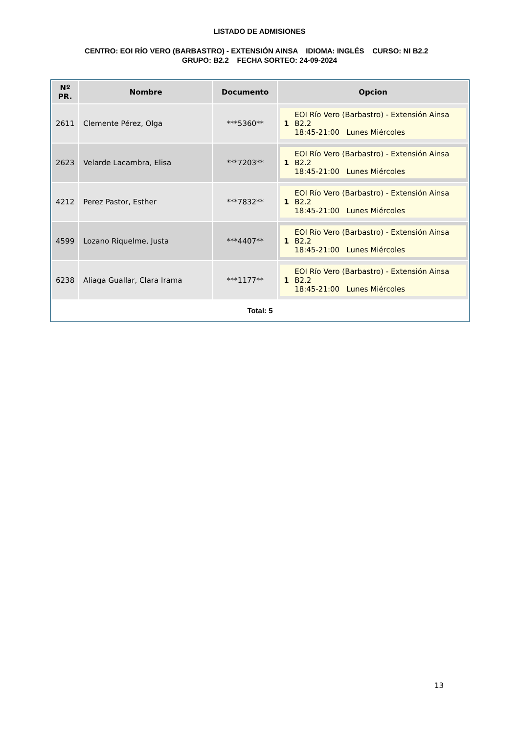LISTADO DE ADMISIONES
CENTRO: EOI RÍO VERO (BARBASTRO) - EXTENSIÓN AINSA IDIOMA: INGLÉS CURSO: NI B2.2 GRUPO: B2.2 FECHA SORTEO: 24-09-2024
| Nº PR. | Nombre | Documento | Opcion |
| --- | --- | --- | --- |
| 2611 | Clemente Pérez, Olga | ***5360** | 1 EOI Río Vero (Barbastro) - Extensión Ainsa B2.2 18:45-21:00 Lunes Miércoles |
| 2623 | Velarde Lacambra, Elisa | ***7203** | 1 EOI Río Vero (Barbastro) - Extensión Ainsa B2.2 18:45-21:00 Lunes Miércoles |
| 4212 | Perez Pastor, Esther | ***7832** | 1 EOI Río Vero (Barbastro) - Extensión Ainsa B2.2 18:45-21:00 Lunes Miércoles |
| 4599 | Lozano Riquelme, Justa | ***4407** | 1 EOI Río Vero (Barbastro) - Extensión Ainsa B2.2 18:45-21:00 Lunes Miércoles |
| 6238 | Aliaga Guallar, Clara Irama | ***1177** | 1 EOI Río Vero (Barbastro) - Extensión Ainsa B2.2 18:45-21:00 Lunes Miércoles |
Total: 5
13